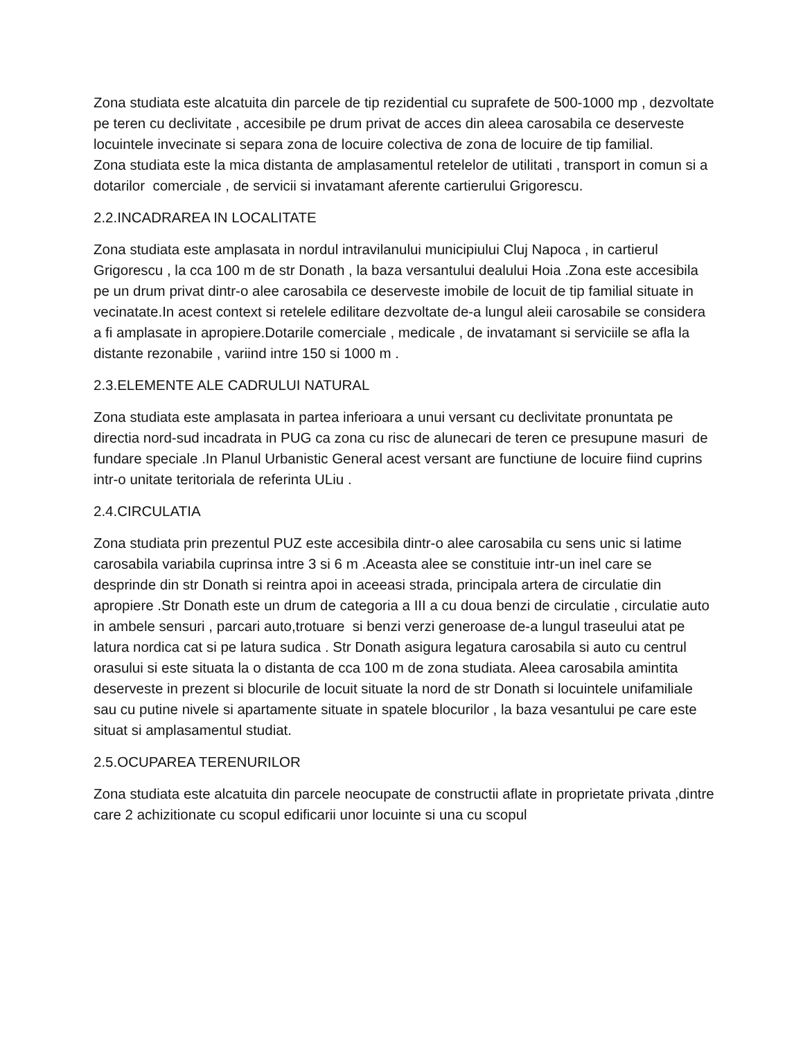Zona studiata este alcatuita din parcele de tip rezidential cu suprafete de 500-1000 mp , dezvoltate pe teren cu declivitate , accesibile pe drum privat de acces din aleea carosabila ce deserveste locuintele invecinate si separa zona de locuire colectiva de zona de locuire de tip familial.
Zona studiata este la mica distanta de amplasamentul retelelor de utilitati , transport in comun si a dotarilor comerciale , de servicii si invatamant aferente cartierului Grigorescu.
2.2.INCADRAREA IN LOCALITATE
Zona studiata este amplasata in nordul intravilanului municipiului Cluj Napoca , in cartierul Grigorescu , la cca 100 m de str Donath , la baza versantului dealului Hoia .Zona este accesibila pe un drum privat dintr-o alee carosabila ce deserveste imobile de locuit de tip familial situate in vecinatate.In acest context si retelele edilitare dezvoltate de-a lungul aleii carosabile se considera a fi amplasate in apropiere.Dotarile comerciale , medicale , de invatamant si serviciile se afla la distante rezonabile , variind intre 150 si 1000 m .
2.3.ELEMENTE ALE CADRULUI NATURAL
Zona studiata este amplasata in partea inferioara a unui versant cu declivitate pronuntata pe directia nord-sud incadrata in PUG ca zona cu risc de alunecari de teren ce presupune masuri de fundare speciale .In Planul Urbanistic General acest versant are functiune de locuire fiind cuprins intr-o unitate teritoriala de referinta ULiu .
2.4.CIRCULATIA
Zona studiata prin prezentul PUZ este accesibila dintr-o alee carosabila cu sens unic si latime carosabila variabila cuprinsa intre 3 si 6 m .Aceasta alee se constituie intr-un inel care se desprinde din str Donath si reintra apoi in aceeasi strada, principala artera de circulatie din apropiere .Str Donath este un drum de categoria a III a cu doua benzi de circulatie , circulatie auto in ambele sensuri , parcari auto,trotuare si benzi verzi generoase de-a lungul traseului atat pe latura nordica cat si pe latura sudica . Str Donath asigura legatura carosabila si auto cu centrul orasului si este situata la o distanta de cca 100 m de zona studiata. Aleea carosabila amintita deserveste in prezent si blocurile de locuit situate la nord de str Donath si locuintele unifamiliale sau cu putine nivele si apartamente situate in spatele blocurilor , la baza vesantului pe care este situat si amplasamentul studiat.
2.5.OCUPAREA TERENURILOR
Zona studiata este alcatuita din parcele neocupate de constructii aflate in proprietate privata ,dintre care 2 achizitionate cu scopul edificarii unor locuinte si una cu scopul